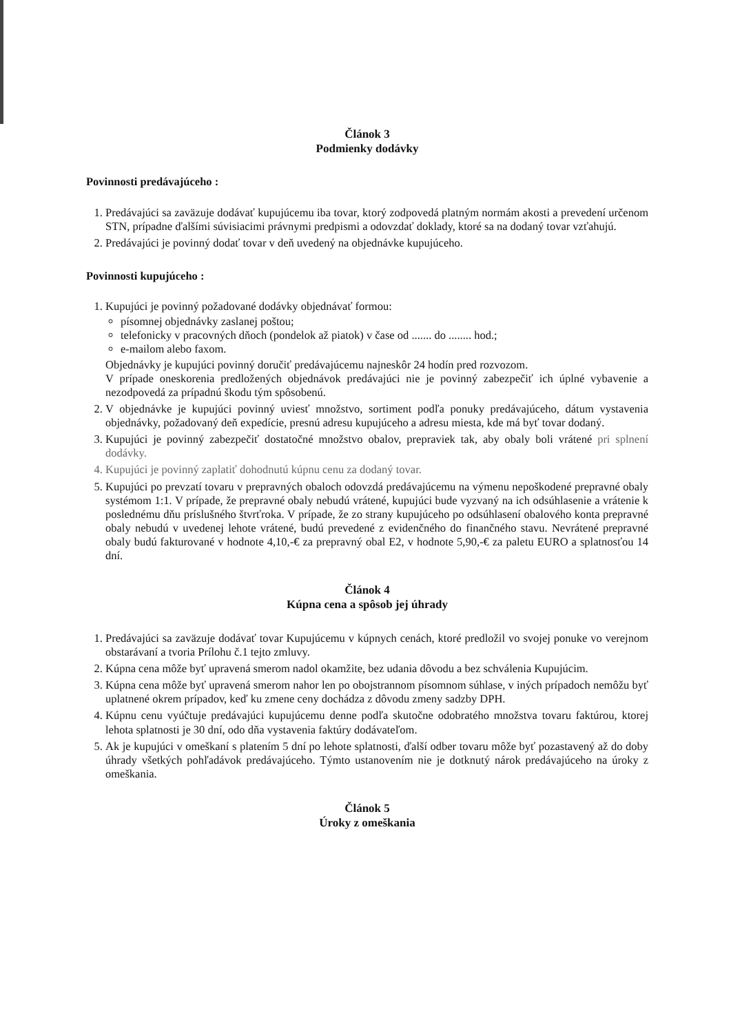Článok 3
Podmienky dodávky
Povinnosti predávajúceho :
1. Predávajúci sa zaväzuje dodávať kupujúcemu iba tovar, ktorý zodpovedá platným normám akosti a prevedení určenom STN, prípadne ďalšími súvisiacimi právnymi predpismi a odovzdať doklady, ktoré sa na dodaný tovar vzťahujú.
2. Predávajúci je povinný dodať tovar v deň uvedený na objednávke kupujúceho.
Povinnosti kupujúceho :
1. Kupujúci je povinný požadované dodávky objednávať formou:
písomnej objednávky zaslanej poštou;
telefonicky v pracovných dňoch (pondelok až piatok) v čase od ....... do ........ hod.;
e-mailom alebo faxom.
Objednávky je kupujúci povinný doručiť predávajúcemu najneskôr 24 hodín pred rozvozom.
V prípade oneskorenia predložených objednávok predávajúci nie je povinný zabezpečiť ich úplné vybavenie a nezodpovedá za prípadnú škodu tým spôsobenú.
2. V objednávke je kupujúci povinný uviesť množstvo, sortiment podľa ponuky predávajúceho, dátum vystavenia objednávky, požadovaný deň expedície, presnú adresu kupujúceho a adresu miesta, kde má byť tovar dodaný.
3. Kupujúci je povinný zabezpečiť dostatočné množstvo obalov, prepraviek tak, aby obaly boli vrátené pri splnení dodávky.
4. Kupujúci je povinný zaplatiť dohodnutú kúpnu cenu za dodaný tovar.
5. Kupujúci po prevzatí tovaru v prepravných obaloch odovzdá predávajúcemu na výmenu nepoškodené prepravné obaly systémom 1:1. V prípade, že prepravné obaly nebudú vrátené, kupujúci bude vyzvaný na ich odsúhlasenie a vrátenie k poslednému dňu príslušného štvrťroka. V prípade, že zo strany kupujúceho po odsúhlasení obalového konta prepravné obaly nebudú v uvedenej lehote vrátené, budú prevedené z evidenčného do finančného stavu. Nevrátené prepravné obaly budú fakturované v hodnote 4,10,-€ za prepravný obal E2, v hodnote 5,90,-€ za paletu EURO a splatnosťou 14 dní.
Článok 4
Kúpna cena a spôsob jej úhrady
1. Predávajúci sa zaväzuje dodávať tovar Kupujúcemu v kúpnych cenách, ktoré predložil vo svojej ponuke vo verejnom obstarávaní a tvoria Prílohu č.1 tejto zmluvy.
2. Kúpna cena môže byť upravená smerom nadol okamžite, bez udania dôvodu a bez schválenia Kupujúcim.
3. Kúpna cena môže byť upravená smerom nahor len po obojstrannom písomnom súhlase, v iných prípadoch nemôžu byť uplatnené okrem prípadov, keď ku zmene ceny dochádza z dôvodu zmeny sadzby DPH.
4. Kúpnu cenu vyúčtuje predávajúci kupujúcemu denne podľa skutočne odobratého množstva tovaru faktúrou, ktorej lehota splatnosti je 30 dní, odo dňa vystavenia faktúry dodávateľom.
5. Ak je kupujúci v omeškaní s platením 5 dní po lehote splatnosti, ďalší odber tovaru môže byť pozastavený až do doby úhrady všetkých pohľadávok predávajúceho. Týmto ustanovením nie je dotknutý nárok predávajúceho na úroky z omeškania.
Článok 5
Úroky z omeškania